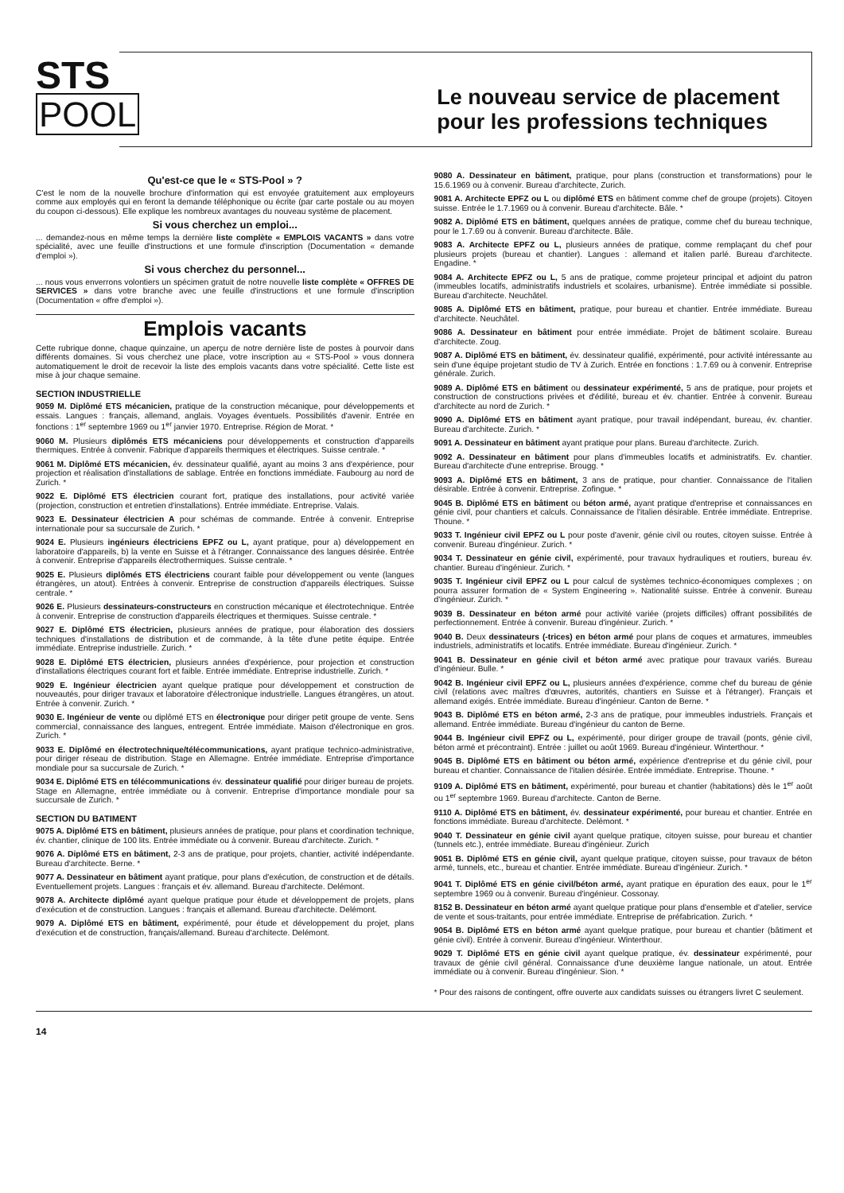STS
POOL
Le nouveau service de placement
pour les professions techniques
Qu'est-ce que le « STS-Pool » ?
C'est le nom de la nouvelle brochure d'information qui est envoyée gratuitement aux employeurs comme aux employés qui en feront la demande téléphonique ou écrite (par carte postale ou au moyen du coupon ci-dessous). Elle explique les nombreux avantages du nouveau système de placement.
Si vous cherchez un emploi...
... demandez-nous en même temps la dernière liste complète « EMPLOIS VACANTS » dans votre spécialité, avec une feuille d'instructions et une formule d'inscription (Documentation « demande d'emploi »).
Si vous cherchez du personnel...
... nous vous enverrons volontiers un spécimen gratuit de notre nouvelle liste complète « OFFRES DE SERVICES » dans votre branche avec une feuille d'instructions et une formule d'inscription (Documentation « offre d'emploi »).
Emplois vacants
Cette rubrique donne, chaque quinzaine, un aperçu de notre dernière liste de postes à pourvoir dans différents domaines. Si vous cherchez une place, votre inscription au « STS-Pool » vous donnera automatiquement le droit de recevoir la liste des emplois vacants dans votre spécialité. Cette liste est mise à jour chaque semaine.
SECTION INDUSTRIELLE
9059 M. Diplômé ETS mécanicien, pratique de la construction mécanique, pour développements et essais. Langues : français, allemand, anglais. Voyages éventuels. Possibilités d'avenir. Entrée en fonctions : 1<sup>er</sup> septembre 1969 ou 1<sup>er</sup> janvier 1970. Entreprise. Région de Morat. *
9060 M. Plusieurs diplômés ETS mécaniciens pour développements et construction d'appareils thermiques. Entrée à convenir. Fabrique d'appareils thermiques et électriques. Suisse centrale. *
9061 M. Diplômé ETS mécanicien, év. dessinateur qualifié, ayant au moins 3 ans d'expérience, pour projection et réalisation d'installations de sablage. Entrée en fonctions immédiate. Faubourg au nord de Zurich. *
9022 E. Diplômé ETS électricien courant fort, pratique des installations, pour activité variée (projection, construction et entretien d'installations). Entrée immédiate. Entreprise. Valais.
9023 E. Dessinateur électricien A pour schémas de commande. Entrée à convenir. Entreprise internationale pour sa succursale de Zurich. *
9024 E. Plusieurs ingénieurs électriciens EPFZ ou L, ayant pratique, pour a) développement en laboratoire d'appareils, b) la vente en Suisse et à l'étranger. Connaissance des langues désirée. Entrée à convenir. Entreprise d'appareils électrothermiques. Suisse centrale. *
9025 E. Plusieurs diplômés ETS électriciens courant faible pour développement ou vente (langues étrangères, un atout). Entrées à convenir. Entreprise de construction d'appareils électriques. Suisse centrale. *
9026 E. Plusieurs dessinateurs-constructeurs en construction mécanique et électrotechnique. Entrée à convenir. Entreprise de construction d'appareils électriques et thermiques. Suisse centrale. *
9027 E. Diplômé ETS électricien, plusieurs années de pratique, pour élaboration des dossiers techniques d'installations de distribution et de commande, à la tête d'une petite équipe. Entrée immédiate. Entreprise industrielle. Zurich. *
9028 E. Diplômé ETS électricien, plusieurs années d'expérience, pour projection et construction d'installations électriques courant fort et faible. Entrée immédiate. Entreprise industrielle. Zurich. *
9029 E. Ingénieur électricien ayant quelque pratique pour développement et construction de nouveautés, pour diriger travaux et laboratoire d'électronique industrielle. Langues étrangères, un atout. Entrée à convenir. Zurich. *
9030 E. Ingénieur de vente ou diplômé ETS en électronique pour diriger petit groupe de vente. Sens commercial, connaissance des langues, entregent. Entrée immédiate. Maison d'électronique en gros. Zurich. *
9033 E. Diplômé en électrotechnique/télécommunications, ayant pratique technico-administrative, pour diriger réseau de distribution. Stage en Allemagne. Entrée immédiate. Entreprise d'importance mondiale pour sa succursale de Zurich. *
9034 E. Diplômé ETS en télécommunications év. dessinateur qualifié pour diriger bureau de projets. Stage en Allemagne, entrée immédiate ou à convenir. Entreprise d'importance mondiale pour sa succursale de Zurich. *
SECTION DU BATIMENT
9075 A. Diplômé ETS en bâtiment, plusieurs années de pratique, pour plans et coordination technique, év. chantier, clinique de 100 lits. Entrée immédiate ou à convenir. Bureau d'architecte. Zurich. *
9076 A. Diplômé ETS en bâtiment, 2-3 ans de pratique, pour projets, chantier, activité indépendante. Bureau d'architecte. Berne. *
9077 A. Dessinateur en bâtiment ayant pratique, pour plans d'exécution, de construction et de détails. Eventuellement projets. Langues : français et év. allemand. Bureau d'architecte. Delémont.
9078 A. Architecte diplômé ayant quelque pratique pour étude et développement de projets, plans d'exécution et de construction. Langues : français et allemand. Bureau d'architecte. Delémont.
9079 A. Diplômé ETS en bâtiment, expérimenté, pour étude et développement du projet, plans d'exécution et de construction, français/allemand. Bureau d'architecte. Delémont.
9080 A. Dessinateur en bâtiment, pratique, pour plans (construction et transformations) pour le 15.6.1969 ou à convenir. Bureau d'architecte, Zurich.
9081 A. Architecte EPFZ ou L ou diplômé ETS en bâtiment comme chef de groupe (projets). Citoyen suisse. Entrée le 1.7.1969 ou à convenir. Bureau d'architecte. Bâle. *
9082 A. Diplômé ETS en bâtiment, quelques années de pratique, comme chef du bureau technique, pour le 1.7.69 ou à convenir. Bureau d'architecte. Bâle.
9083 A. Architecte EPFZ ou L, plusieurs années de pratique, comme remplaçant du chef pour plusieurs projets (bureau et chantier). Langues : allemand et italien parlé. Bureau d'architecte. Engadine. *
9084 A. Architecte EPFZ ou L, 5 ans de pratique, comme projeteur principal et adjoint du patron (immeubles locatifs, administratifs industriels et scolaires, urbanisme). Entrée immédiate si possible. Bureau d'architecte. Neuchâtel.
9085 A. Diplômé ETS en bâtiment, pratique, pour bureau et chantier. Entrée immédiate. Bureau d'architecte. Neuchâtel.
9086 A. Dessinateur en bâtiment pour entrée immédiate. Projet de bâtiment scolaire. Bureau d'architecte. Zoug.
9087 A. Diplômé ETS en bâtiment, év. dessinateur qualifié, expérimenté, pour activité intéressante au sein d'une équipe projetant studio de TV à Zurich. Entrée en fonctions : 1.7.69 ou à convenir. Entreprise générale. Zurich.
9089 A. Diplômé ETS en bâtiment ou dessinateur expérimenté, 5 ans de pratique, pour projets et construction de constructions privées et d'édilité, bureau et év. chantier. Entrée à convenir. Bureau d'architecte au nord de Zurich. *
9090 A. Diplômé ETS en bâtiment ayant pratique, pour travail indépendant, bureau, év. chantier. Bureau d'architecte. Zurich. *
9091 A. Dessinateur en bâtiment ayant pratique pour plans. Bureau d'architecte. Zurich.
9092 A. Dessinateur en bâtiment pour plans d'immeubles locatifs et administratifs. Ev. chantier. Bureau d'architecte d'une entreprise. Brougg. *
9093 A. Diplômé ETS en bâtiment, 3 ans de pratique, pour chantier. Connaissance de l'italien désirable. Entrée à convenir. Entreprise. Zofingue. *
9045 B. Diplômé ETS en bâtiment ou béton armé, ayant pratique d'entreprise et connaissances en génie civil, pour chantiers et calculs. Connaissance de l'italien désirable. Entrée immédiate. Entreprise. Thoune. *
9033 T. Ingénieur civil EPFZ ou L pour poste d'avenir, génie civil ou routes, citoyen suisse. Entrée à convenir. Bureau d'ingénieur. Zurich. *
9034 T. Dessinateur en génie civil, expérimenté, pour travaux hydrauliques et routiers, bureau év. chantier. Bureau d'ingénieur. Zurich. *
9035 T. Ingénieur civil EPFZ ou L pour calcul de systèmes technico-économiques complexes ; on pourra assurer formation de « System Engineering ». Nationalité suisse. Entrée à convenir. Bureau d'ingénieur. Zurich. *
9039 B. Dessinateur en béton armé pour activité variée (projets difficiles) offrant possibilités de perfectionnement. Entrée à convenir. Bureau d'ingénieur. Zurich. *
9040 B. Deux dessinateurs (-trices) en béton armé pour plans de coques et armatures, immeubles industriels, administratifs et locatifs. Entrée immédiate. Bureau d'ingénieur. Zurich. *
9041 B. Dessinateur en génie civil et béton armé avec pratique pour travaux variés. Bureau d'ingénieur. Bulle. *
9042 B. Ingénieur civil EPFZ ou L, plusieurs années d'expérience, comme chef du bureau de génie civil (relations avec maîtres d'œuvres, autorités, chantiers en Suisse et à l'étranger). Français et allemand exigés. Entrée immédiate. Bureau d'ingénieur. Canton de Berne. *
9043 B. Diplômé ETS en béton armé, 2-3 ans de pratique, pour immeubles industriels. Français et allemand. Entrée immédiate. Bureau d'ingénieur du canton de Berne.
9044 B. Ingénieur civil EPFZ ou L, expérimenté, pour diriger groupe de travail (ponts, génie civil, béton armé et précontraint). Entrée : juillet ou août 1969. Bureau d'ingénieur. Winterthour. *
9045 B. Diplômé ETS en bâtiment ou béton armé, expérience d'entreprise et du génie civil, pour bureau et chantier. Connaissance de l'italien désirée. Entrée immédiate. Entreprise. Thoune. *
9109 A. Diplômé ETS en bâtiment, expérimenté, pour bureau et chantier (habitations) dès le 1<sup>er</sup> août ou 1<sup>er</sup> septembre 1969. Bureau d'architecte. Canton de Berne.
9110 A. Diplômé ETS en bâtiment, év. dessinateur expérimenté, pour bureau et chantier. Entrée en fonctions immédiate. Bureau d'architecte. Delémont. *
9040 T. Dessinateur en génie civil ayant quelque pratique, citoyen suisse, pour bureau et chantier (tunnels etc.), entrée immédiate. Bureau d'ingénieur. Zurich
9051 B. Diplômé ETS en génie civil, ayant quelque pratique, citoyen suisse, pour travaux de béton armé, tunnels, etc., bureau et chantier. Entrée immédiate. Bureau d'ingénieur. Zurich. *
9041 T. Diplômé ETS en génie civil/béton armé, ayant pratique en épuration des eaux, pour le 1<sup>er</sup> septembre 1969 ou à convenir. Bureau d'ingénieur. Cossonay.
8152 B. Dessinateur en béton armé ayant quelque pratique pour plans d'ensemble et d'atelier, service de vente et sous-traitants, pour entrée immédiate. Entreprise de préfabrication. Zurich. *
9054 B. Diplômé ETS en béton armé ayant quelque pratique, pour bureau et chantier (bâtiment et génie civil). Entrée à convenir. Bureau d'ingénieur. Winterthour.
9029 T. Diplômé ETS en génie civil ayant quelque pratique, év. dessinateur expérimenté, pour travaux de génie civil général. Connaissance d'une deuxième langue nationale, un atout. Entrée immédiate ou à convenir. Bureau d'ingénieur. Sion. *
* Pour des raisons de contingent, offre ouverte aux candidats suisses ou étrangers livret C seulement.
14